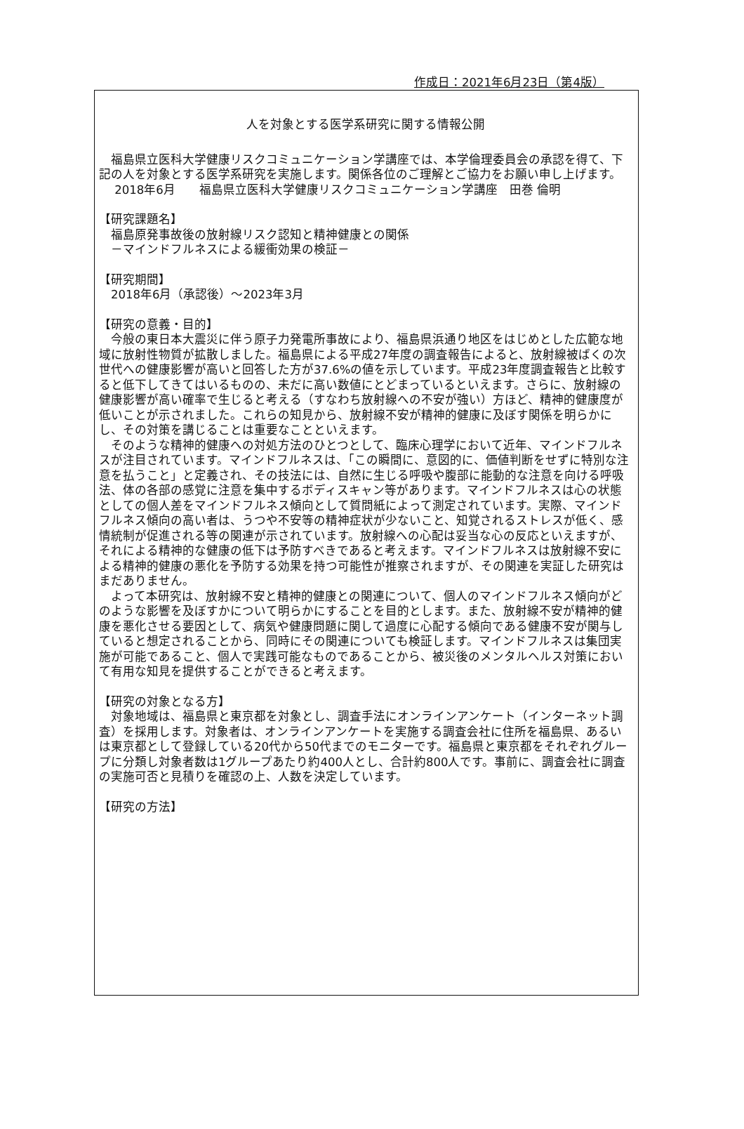作成日：2021年6月23日（第4版）
人を対象とする医学系研究に関する情報公開
福島県立医科大学健康リスクコミュニケーション学講座では、本学倫理委員会の承認を得て、下記の人を対象とする医学系研究を実施します。関係各位のご理解とご協力をお願い申し上げます。
　 2018年6月　　福島県立医科大学健康リスクコミュニケーション学講座　田巻 倫明
【研究課題名】
　福島原発事故後の放射線リスク認知と精神健康との関係
　－マインドフルネスによる緩衝効果の検証－
【研究期間】
　2018年6月（承認後）～2023年3月
【研究の意義・目的】
今般の東日本大震災に伴う原子力発電所事故により、福島県浜通り地区をはじめとした広範な地域に放射性物質が拡散しました。福島県による平成27年度の調査報告によると、放射線被ばくの次世代への健康影響が高いと回答した方が37.6%の値を示しています。平成23年度調査報告と比較すると低下してきてはいるものの、未だに高い数値にとどまっているといえます。さらに、放射線の健康影響が高い確率で生じると考える（すなわち放射線への不安が強い）方ほど、精神的健康度が低いことが示されました。これらの知見から、放射線不安が精神的健康に及ぼす関係を明らかにし、その対策を講じることは重要なことといえます。
そのような精神的健康への対処方法のひとつとして、臨床心理学において近年、マインドフルネスが注目されています。マインドフルネスは、「この瞬間に、意図的に、価値判断をせずに特別な注意を払うこと」と定義され、その技法には、自然に生じる呼吸や腹部に能動的な注意を向ける呼吸法、体の各部の感覚に注意を集中するボディスキャン等があります。マインドフルネスは心の状態としての個人差をマインドフルネス傾向として質問紙によって測定されています。実際、マインドフルネス傾向の高い者は、うつや不安等の精神症状が少ないこと、知覚されるストレスが低く、感情統制が促進される等の関連が示されています。放射線への心配は妥当な心の反応といえますが、それによる精神的な健康の低下は予防すべきであると考えます。マインドフルネスは放射線不安による精神的健康の悪化を予防する効果を持つ可能性が推察されますが、その関連を実証した研究はまだありません。
よって本研究は、放射線不安と精神的健康との関連について、個人のマインドフルネス傾向がどのような影響を及ぼすかについて明らかにすることを目的とします。また、放射線不安が精神的健康を悪化させる要因として、病気や健康問題に関して過度に心配する傾向である健康不安が関与していると想定されることから、同時にその関連についても検証します。マインドフルネスは集団実施が可能であること、個人で実践可能なものであることから、被災後のメンタルヘルス対策において有用な知見を提供することができると考えます。
【研究の対象となる方】
対象地域は、福島県と東京都を対象とし、調査手法にオンラインアンケート（インターネット調査）を採用します。対象者は、オンラインアンケートを実施する調査会社に住所を福島県、あるいは東京都として登録している20代から50代までのモニターです。福島県と東京都をそれぞれグループに分類し対象者数は1グループあたり約400人とし、合計約800人です。事前に、調査会社に調査の実施可否と見積りを確認の上、人数を決定しています。
【研究の方法】